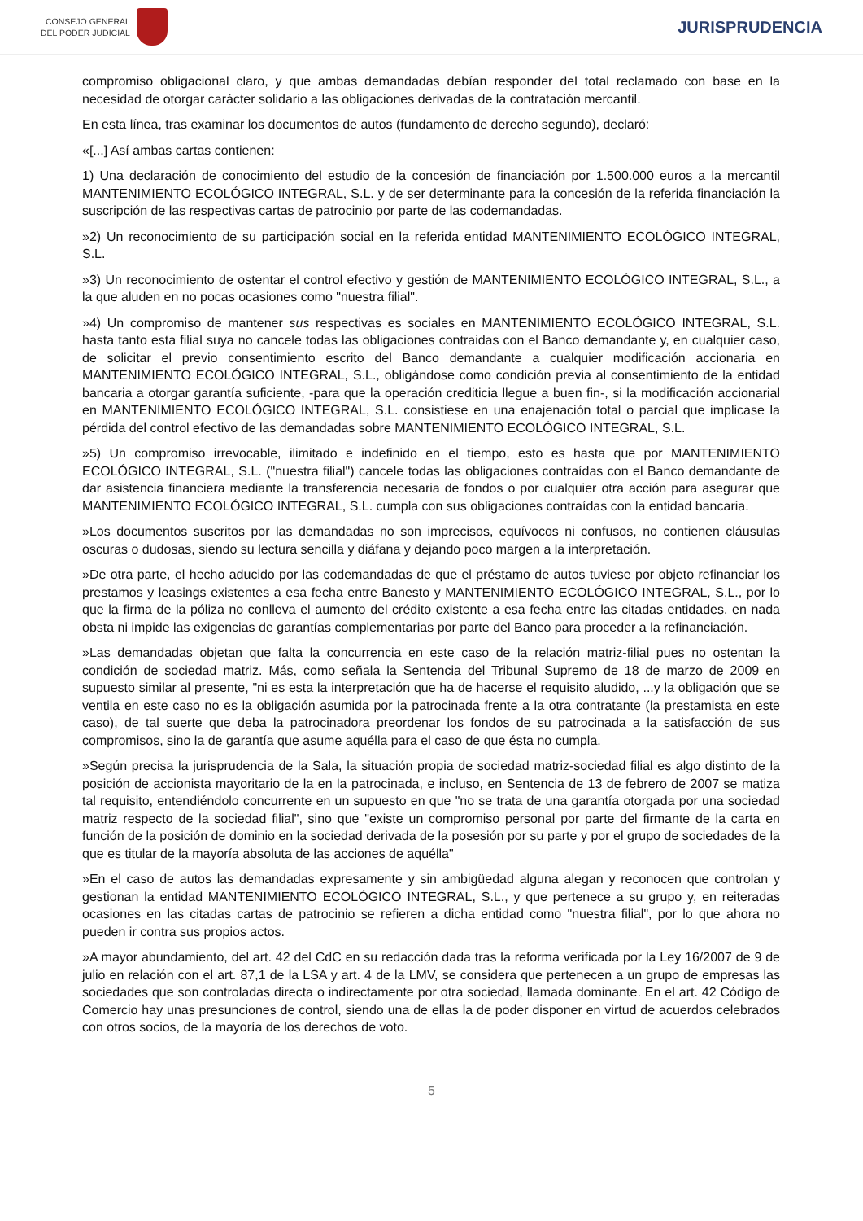CONSEJO GENERAL
DEL PODER JUDICIAL
JURISPRUDENCIA
compromiso obligacional claro, y que ambas demandadas debían responder del total reclamado con base en la necesidad de otorgar carácter solidario a las obligaciones derivadas de la contratación mercantil.
En esta línea, tras examinar los documentos de autos (fundamento de derecho segundo), declaró:
«[...] Así ambas cartas contienen:
1) Una declaración de conocimiento del estudio de la concesión de financiación por 1.500.000 euros a la mercantil MANTENIMIENTO ECOLÓGICO INTEGRAL, S.L. y de ser determinante para la concesión de la referida financiación la suscripción de las respectivas cartas de patrocinio por parte de las codemandadas.
»2) Un reconocimiento de su participación social en la referida entidad MANTENIMIENTO ECOLÓGICO INTEGRAL, S.L.
»3) Un reconocimiento de ostentar el control efectivo y gestión de MANTENIMIENTO ECOLÓGICO INTEGRAL, S.L., a la que aluden en no pocas ocasiones como "nuestra filial".
»4) Un compromiso de mantener sus respectivas es sociales en MANTENIMIENTO ECOLÓGICO INTEGRAL, S.L. hasta tanto esta filial suya no cancele todas las obligaciones contraidas con el Banco demandante y, en cualquier caso, de solicitar el previo consentimiento escrito del Banco demandante a cualquier modificación accionaria en MANTENIMIENTO ECOLÓGICO INTEGRAL, S.L., obligándose como condición previa al consentimiento de la entidad bancaria a otorgar garantía suficiente, -para que la operación crediticia llegue a buen fin-, si la modificación accionarial en MANTENIMIENTO ECOLÓGICO INTEGRAL, S.L. consistiese en una enajenación total o parcial que implicase la pérdida del control efectivo de las demandadas sobre MANTENIMIENTO ECOLÓGICO INTEGRAL, S.L.
»5) Un compromiso irrevocable, ilimitado e indefinido en el tiempo, esto es hasta que por MANTENIMIENTO ECOLÓGICO INTEGRAL, S.L. ("nuestra filial") cancele todas las obligaciones contraídas con el Banco demandante de dar asistencia financiera mediante la transferencia necesaria de fondos o por cualquier otra acción para asegurar que MANTENIMIENTO ECOLÓGICO INTEGRAL, S.L. cumpla con sus obligaciones contraídas con la entidad bancaria.
»Los documentos suscritos por las demandadas no son imprecisos, equívocos ni confusos, no contienen cláusulas oscuras o dudosas, siendo su lectura sencilla y diáfana y dejando poco margen a la interpretación.
»De otra parte, el hecho aducido por las codemandadas de que el préstamo de autos tuviese por objeto refinanciar los prestamos y leasings existentes a esa fecha entre Banesto y MANTENIMIENTO ECOLÓGICO INTEGRAL, S.L., por lo que la firma de la póliza no conlleva el aumento del crédito existente a esa fecha entre las citadas entidades, en nada obsta ni impide las exigencias de garantías complementarias por parte del Banco para proceder a la refinanciación.
»Las demandadas objetan que falta la concurrencia en este caso de la relación matriz-filial pues no ostentan la condición de sociedad matriz. Más, como señala la Sentencia del Tribunal Supremo de 18 de marzo de 2009 en supuesto similar al presente, "ni es esta la interpretación que ha de hacerse el requisito aludido, ...y la obligación que se ventila en este caso no es la obligación asumida por la patrocinada frente a la otra contratante (la prestamista en este caso), de tal suerte que deba la patrocinadora preordenar los fondos de su patrocinada a la satisfacción de sus compromisos, sino la de garantía que asume aquélla para el caso de que ésta no cumpla.
»Según precisa la jurisprudencia de la Sala, la situación propia de sociedad matriz-sociedad filial es algo distinto de la posición de accionista mayoritario de la en la patrocinada, e incluso, en Sentencia de 13 de febrero de 2007 se matiza tal requisito, entendiéndolo concurrente en un supuesto en que "no se trata de una garantía otorgada por una sociedad matriz respecto de la sociedad filial", sino que "existe un compromiso personal por parte del firmante de la carta en función de la posición de dominio en la sociedad derivada de la posesión por su parte y por el grupo de sociedades de la que es titular de la mayoría absoluta de las acciones de aquélla"
»En el caso de autos las demandadas expresamente y sin ambigüedad alguna alegan y reconocen que controlan y gestionan la entidad MANTENIMIENTO ECOLÓGICO INTEGRAL, S.L., y que pertenece a su grupo y, en reiteradas ocasiones en las citadas cartas de patrocinio se refieren a dicha entidad como "nuestra filial", por lo que ahora no pueden ir contra sus propios actos.
»A mayor abundamiento, del art. 42 del CdC en su redacción dada tras la reforma verificada por la Ley 16/2007 de 9 de julio en relación con el art. 87,1 de la LSA y art. 4 de la LMV, se considera que pertenecen a un grupo de empresas las sociedades que son controladas directa o indirectamente por otra sociedad, llamada dominante. En el art. 42 Código de Comercio hay unas presunciones de control, siendo una de ellas la de poder disponer en virtud de acuerdos celebrados con otros socios, de la mayoría de los derechos de voto.
5